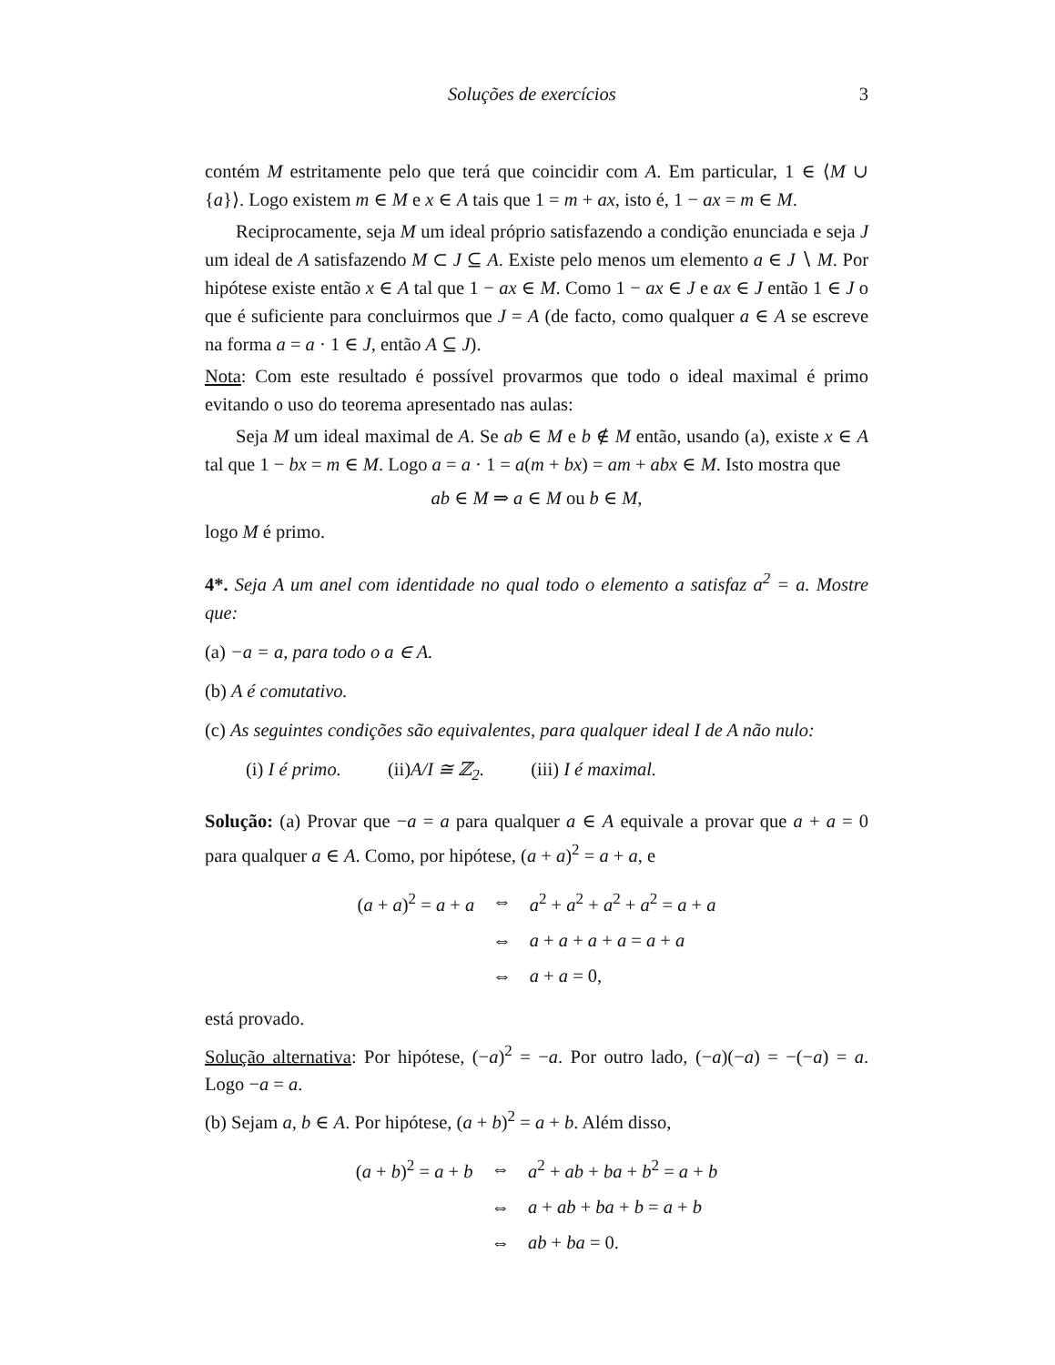Soluções de exercícios 3
contém M estritamente pelo que terá que coincidir com A. Em particular, 1 ∈ ⟨M ∪ {a}⟩. Logo existem m ∈ M e x ∈ A tais que 1 = m + ax, isto é, 1 − ax = m ∈ M.
Reciprocamente, seja M um ideal próprio satisfazendo a condição enunciada e seja J um ideal de A satisfazendo M ⊂ J ⊆ A. Existe pelo menos um elemento a ∈ J ∖ M. Por hipótese existe então x ∈ A tal que 1 − ax ∈ M. Como 1 − ax ∈ J e ax ∈ J então 1 ∈ J o que é suficiente para concluirmos que J = A (de facto, como qualquer a ∈ A se escreve na forma a = a · 1 ∈ J, então A ⊆ J).
Nota: Com este resultado é possível provarmos que todo o ideal maximal é primo evitando o uso do teorema apresentado nas aulas:
Seja M um ideal maximal de A. Se ab ∈ M e b ∉ M então, usando (a), existe x ∈ A tal que 1 − bx = m ∈ M. Logo a = a · 1 = a(m + bx) = am + abx ∈ M. Isto mostra que
ab ∈ M ⇒ a ∈ M ou b ∈ M,
logo M é primo.
4*. Seja A um anel com identidade no qual todo o elemento a satisfaz a<sup>2</sup> = a. Mostre que:
(a) −a = a, para todo o a ∈ A.
(b) A é comutativo.
(c) As seguintes condições são equivalentes, para qualquer ideal I de A não nulo:
(i) I é primo. (ii)A/I ≅ ℤ<sub>2</sub>. (iii) I é maximal.
Solução: (a) Provar que −a = a para qualquer a ∈ A equivale a provar que a + a = 0 para qualquer a ∈ A. Como, por hipótese, (a + a)<sup>2</sup> = a + a, e
| ( a + a )<sup>2</sup> = a + a | ⇔ | a<sup>2</sup> + a<sup>2</sup> + a<sup>2</sup> + a<sup>2</sup> = a + a |
| | ⇔ | a + a + a + a = a + a |
| | ⇔ | a + a = 0, |
está provado.
Solução alternativa: Por hipótese, (−a)<sup>2</sup> = −a. Por outro lado, (−a)(−a) = −(−a) = a. Logo −a = a.
(b) Sejam a, b ∈ A. Por hipótese, (a + b)<sup>2</sup> = a + b. Além disso,
| ( a + b )<sup>2</sup> = a + b | ⇔ | a<sup>2</sup> + ab + ba + b<sup>2</sup> = a + b |
| | ⇔ | a + ab + ba + b = a + b |
| | ⇔ | ab + ba = 0. |